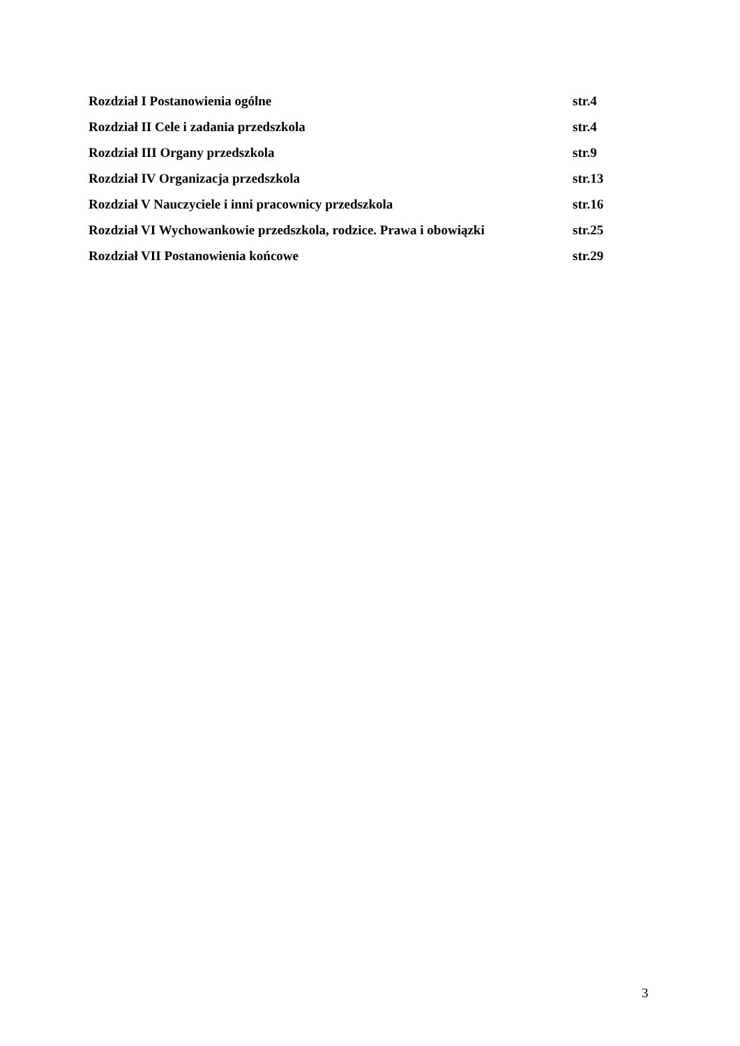Rozdział I Postanowienia ogólne str.4
Rozdział II Cele i zadania przedszkola str.4
Rozdział III Organy przedszkola str.9
Rozdział IV Organizacja przedszkola str.13
Rozdział V Nauczyciele i inni pracownicy przedszkola str.16
Rozdział VI Wychowankowie przedszkola, rodzice. Prawa i obowiązki str.25
Rozdział VII Postanowienia końcowe str.29
3